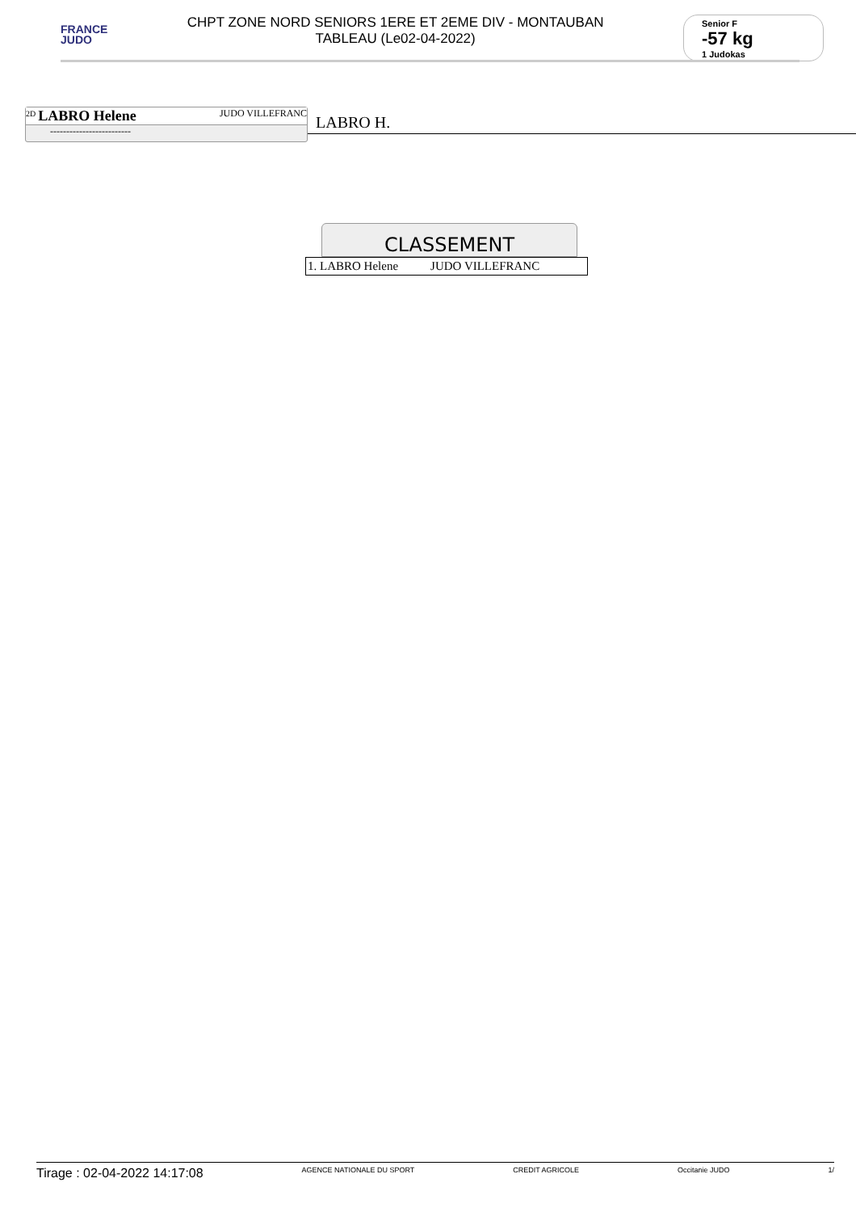FRANCE
JUDO
CHPT ZONE NORD SENIORS 1ERE ET 2EME DIV - MONTAUBAN
TABLEAU (Le02-04-2022)
Senior F
-57 kg
1 Judokas
<sup>2D</sup> LABRO Helene JUDO VILLEFRANC
-------------------------
LABRO H.
CLASSEMENT
1. LABRO Helene JUDO VILLEFRANC
Tirage : 02-04-2022 14:17:08
AGENCE NATIONALE DU SPORT CREDIT AGRICOLE Occitanie JUDO 1/